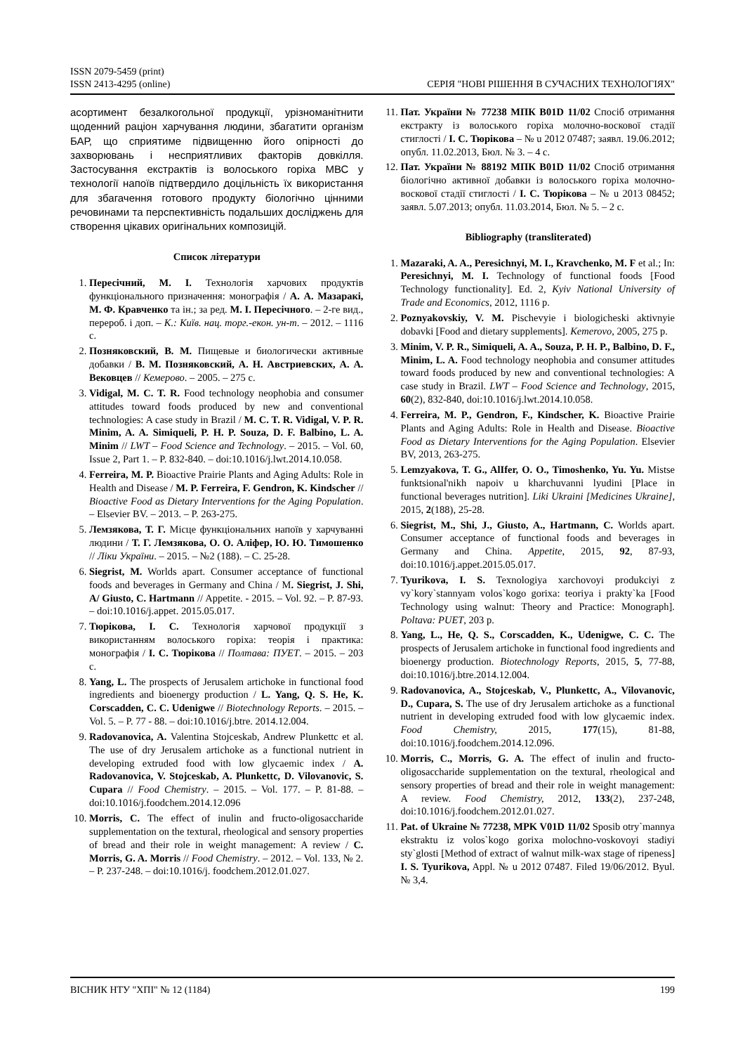ISSN 2079-5459 (print)
ISSN 2413-4295 (online)
СЕРІЯ "НОВІ РІШЕННЯ В СУЧАСНИХ ТЕХНОЛОГІЯХ"
асортимент безалкогольної продукції, урізноманітнити щоденний раціон харчування людини, збагатити організм БАР, що сприятиме підвищенню його опірності до захворювань і несприятливих факторів довкілля. Застосування екстрактів із волоського горіха МВС у технології напоїв підтвердило доцільність їх використання для збагачення готового продукту біологічно цінними речовинами та перспективність подальших досліджень для створення цікавих оригінальних композицій.
Список літератури
1. Пересічний, М. І. Технологія харчових продуктів функціонального призначення: монографія / А. А. Мазаракі, М. Ф. Кравченко та ін.; за ред. М. І. Пересічного. – 2-ге вид., перероб. і доп. – К.: Київ. нац. торг.-екон. ун-т. – 2012. – 1116 с.
2. Позняковский, В. М. Пищевые и биологически активные добавки / В. М. Позняковский, А. Н. Австриевских, А. А. Вековцев // Кемерово. – 2005. – 275 с.
3. Vidigal, M. C. T. R. Food technology neophobia and consumer attitudes toward foods produced by new and conventional technologies: A case study in Brazil / M. C. T. R. Vidigal, V. P. R. Minim, A. A. Simiqueli, P. H. P. Souza, D. F. Balbino, L. A. Minim // LWT – Food Science and Technology. – 2015. – Vol. 60, Issue 2, Part 1. – P. 832-840. – doi:10.1016/j.lwt.2014.10.058.
4. Ferreira, M. P. Bioactive Prairie Plants and Aging Adults: Role in Health and Disease / M. P. Ferreira, F. Gendron, K. Kindscher // Bioactive Food as Dietary Interventions for the Aging Population. – Elsevier BV. – 2013. – P. 263-275.
5. Лемзякова, Т. Г. Місце функціональних напоїв у харчуванні людини / Т. Г. Лемзякова, О. О. Аліфер, Ю. Ю. Тимошенко // Ліки України. – 2015. – №2 (188). – С. 25-28.
6. Siegrist, M. Worlds apart. Consumer acceptance of functional foods and beverages in Germany and China / M. Siegrist, J. Shi, A/ Giusto, C. Hartmann // Appetite. - 2015. – Vol. 92. – P. 87-93. – doi:10.1016/j.appet. 2015.05.017.
7. Тюрікова, І. С. Технологія харчової продукції з використанням волоського горіха: теорія і практика: монографія / І. С. Тюрікова // Полтава: ПУЕТ. – 2015. – 203 с.
8. Yang, L. The prospects of Jerusalem artichoke in functional food ingredients and bioenergy production / L. Yang, Q. S. He, K. Corscadden, C. C. Udenigwe // Biotechnology Reports. – 2015. – Vol. 5. – P. 77 - 88. – doi:10.1016/j.btre. 2014.12.004.
9. Radovanovica, A. Valentina Stojceskab, Andrew Plunkettc et al. The use of dry Jerusalem artichoke as a functional nutrient in developing extruded food with low glycaemic index / A. Radovanovica, V. Stojceskab, A. Plunkettc, D. Vilovanovic, S. Cupara // Food Chemistry. – 2015. – Vol. 177. – P. 81-88. – doi:10.1016/j.foodchem.2014.12.096
10. Morris, C. The effect of inulin and fructo-oligosaccharide supplementation on the textural, rheological and sensory properties of bread and their role in weight management: A review / C. Morris, G. A. Morris // Food Chemistry. – 2012. – Vol. 133, № 2. – P. 237-248. – doi:10.1016/j. foodchem.2012.01.027.
11. Пат. України № 77238 МПК B01D 11/02 Спосіб отримання екстракту із волоського горіха молочно-воскової стадії стиглості / І. С. Тюрікова – № u 2012 07487; заявл. 19.06.2012; опубл. 11.02.2013, Бюл. № 3. – 4 с.
12. Пат. України № 88192 МПК B01D 11/02 Спосіб отримання біологічно активної добавки із волоського горіха молочно-воскової стадії стиглості / І. С. Тюрікова – № u 2013 08452; заявл. 5.07.2013; опубл. 11.03.2014, Бюл. № 5. – 2 с.
Bibliography (transliterated)
1. Mazaraki, A. A., Peresichnyi, M. I., Kravchenko, M. F et al.; In: Peresichnyi, M. I. Technology of functional foods [Food Technology functionality]. Ed. 2, Kyiv National University of Trade and Economics, 2012, 1116 p.
2. Poznyakovskiy, V. M. Pischevyie i biologicheski aktivnyie dobavki [Food and dietary supplements]. Kemerovo, 2005, 275 p.
3. Minim, V. P. R., Simiqueli, A. A., Souza, P. H. P., Balbino, D. F., Minim, L. A. Food technology neophobia and consumer attitudes toward foods produced by new and conventional technologies: A case study in Brazil. LWT – Food Science and Technology, 2015, 60(2), 832-840, doi:10.1016/j.lwt.2014.10.058.
4. Ferreira, M. P., Gendron, F., Kindscher, K. Bioactive Prairie Plants and Aging Adults: Role in Health and Disease. Bioactive Food as Dietary Interventions for the Aging Population. Elsevier BV, 2013, 263-275.
5. Lemzyakova, T. G., AlIfer, O. O., Timoshenko, Yu. Yu. Mistse funktsional'nikh napoiv u kharchuvanni lyudini [Place in functional beverages nutrition]. Liki Ukraini [Medicines Ukraine], 2015, 2(188), 25-28.
6. Siegrist, M., Shi, J., Giusto, A., Hartmann, C. Worlds apart. Consumer acceptance of functional foods and beverages in Germany and China. Appetite, 2015, 92, 87-93, doi:10.1016/j.appet.2015.05.017.
7. Tyurikova, I. S. Texnologiya xarchovoyi produkciyi z vy`kory`stannyam volos`kogo gorixa: teoriya i prakty`ka [Food Technology using walnut: Theory and Practice: Monograph]. Poltava: PUET, 203 p.
8. Yang, L., He, Q. S., Corscadden, K., Udenigwe, C. C. The prospects of Jerusalem artichoke in functional food ingredients and bioenergy production. Biotechnology Reports, 2015, 5, 77-88, doi:10.1016/j.btre.2014.12.004.
9. Radovanovica, A., Stojceskab, V., Plunkettc, A., Vilovanovic, D., Cupara, S. The use of dry Jerusalem artichoke as a functional nutrient in developing extruded food with low glycaemic index. Food Chemistry, 2015, 177(15), 81-88, doi:10.1016/j.foodchem.2014.12.096.
10. Morris, C., Morris, G. A. The effect of inulin and fructo-oligosaccharide supplementation on the textural, rheological and sensory properties of bread and their role in weight management: A review. Food Chemistry, 2012, 133(2), 237-248, doi:10.1016/j.foodchem.2012.01.027.
11. Pat. of Ukraine № 77238, MPK V01D 11/02 Sposib otry`mannya ekstraktu iz volos`kogo gorixa molochno-voskovoyi stadiyi sty`glosti [Method of extract of walnut milk-wax stage of ripeness] I. S. Tyurikova, Appl. № u 2012 07487. Filed 19/06/2012. Byul. № 3,4.
ВІСНИК НТУ "ХПІ" № 12 (1184) 199